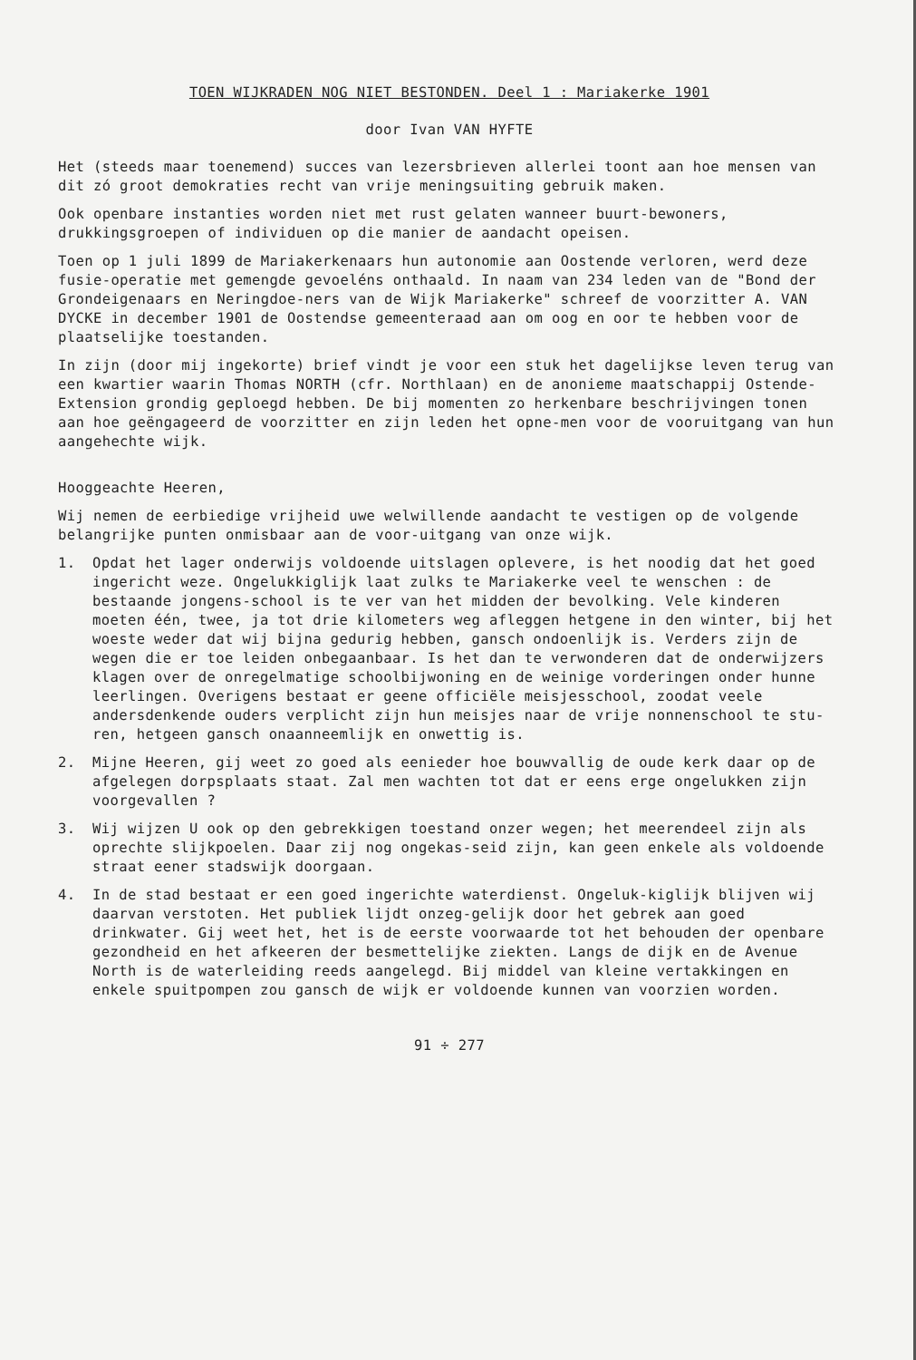TOEN WIJKRADEN NOG NIET BESTONDEN. Deel 1 : Mariakerke 1901
door Ivan VAN HYFTE
Het (steeds maar toenemend) succes van lezersbrieven allerlei toont aan hoe mensen van dit zó groot demokraties recht van vrije meningsuiting gebruik maken.
Ook openbare instanties worden niet met rust gelaten wanneer buurt-bewoners, drukkingsgroepen of individuen op die manier de aandacht opeisen.
Toen op 1 juli 1899 de Mariakerkenaars hun autonomie aan Oostende verloren, werd deze fusie-operatie met gemengde gevoeléns onthaald. In naam van 234 leden van de "Bond der Grondeigenaars en Neringdoe-ners van de Wijk Mariakerke" schreef de voorzitter A. VAN DYCKE in december 1901 de Oostendse gemeenteraad aan om oog en oor te hebben voor de plaatselijke toestanden.
In zijn (door mij ingekorte) brief vindt je voor een stuk het dagelijkse leven terug van een kwartier waarin Thomas NORTH (cfr. Northlaan) en de anonieme maatschappij Ostende-Extension grondig geploegd hebben. De bij momenten zo herkenbare beschrijvingen tonen aan hoe geëngageerd de voorzitter en zijn leden het opne-men voor de vooruitgang van hun aangehechte wijk.
Hooggeachte Heeren,
Wij nemen de eerbiedige vrijheid uwe welwillende aandacht te vestigen op de volgende belangrijke punten onmisbaar aan de voor-uitgang van onze wijk.
1. Opdat het lager onderwijs voldoende uitslagen oplevere, is het noodig dat het goed ingericht weze. Ongelukkiglijk laat zulks te Mariakerke veel te wenschen : de bestaande jongens-school is te ver van het midden der bevolking. Vele kinderen moeten één, twee, ja tot drie kilometers weg afleggen hetgene in den winter, bij het woeste weder dat wij bijna gedurig hebben, gansch ondoenlijk is. Verders zijn de wegen die er toe leiden onbegaanbaar. Is het dan te verwonderen dat de onderwijzers klagen over de onregelmatige schoolbijwoning en de weinige vorderingen onder hunne leerlingen. Overigens bestaat er geene officiële meisjesschool, zoodat veele andersdenkende ouders verplicht zijn hun meisjes naar de vrije nonnenschool te stu-ren, hetgeen gansch onaanneemlijk en onwettig is.
2. Mijne Heeren, gij weet zo goed als eenieder hoe bouwvallig de oude kerk daar op de afgelegen dorpsplaats staat. Zal men wachten tot dat er eens erge ongelukken zijn voorgevallen ?
3. Wij wijzen U ook op den gebrekkigen toestand onzer wegen; het meerendeel zijn als oprechte slijkpoelen. Daar zij nog ongekas-seid zijn, kan geen enkele als voldoende straat eener stadswijk doorgaan.
4. In de stad bestaat er een goed ingerichte waterdienst. Ongeluk-kiglijk blijven wij daarvan verstoten. Het publiek lijdt onzeg-gelijk door het gebrek aan goed drinkwater. Gij weet het, het is de eerste voorwaarde tot het behouden der openbare gezondheid en het afkeeren der besmettelijke ziekten. Langs de dijk en de Avenue North is de waterleiding reeds aangelegd. Bij middel van kleine vertakkingen en enkele spuitpompen zou gansch de wijk er voldoende kunnen van voorzien worden.
91 ÷ 277